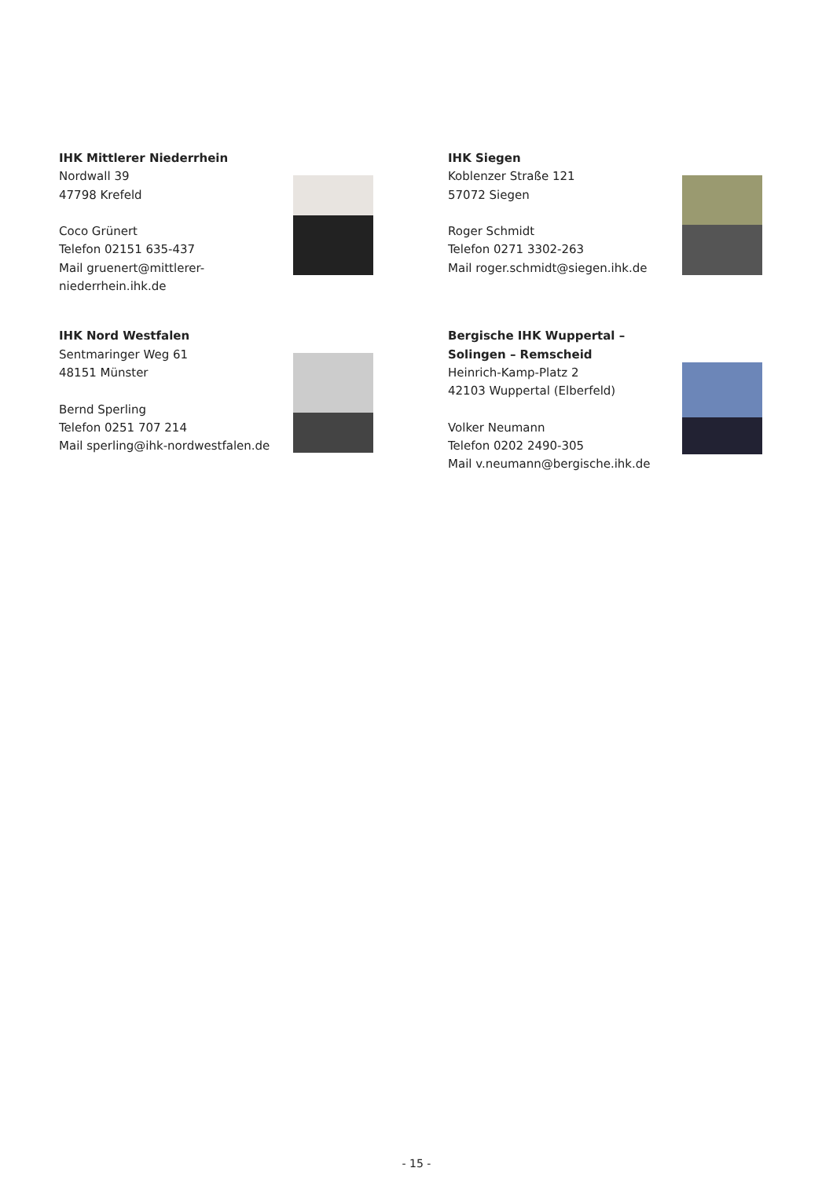IHK Mittlerer Niederrhein
Nordwall 39
47798 Krefeld
Coco Grünert
Telefon 02151 635-437
Mail gruenert@mittlerer-niederrhein.ihk.de
IHK Siegen
Koblenzer Straße 121
57072 Siegen
Roger Schmidt
Telefon 0271 3302-263
Mail roger.schmidt@siegen.ihk.de
IHK Nord Westfalen
Sentmaringer Weg 61
48151 Münster
Bernd Sperling
Telefon 0251 707 214
Mail sperling@ihk-nordwestfalen.de
Bergische IHK Wuppertal – Solingen – Remscheid
Heinrich-Kamp-Platz 2
42103 Wuppertal (Elberfeld)
Volker Neumann
Telefon 0202 2490-305
Mail v.neumann@bergische.ihk.de
- 15 -